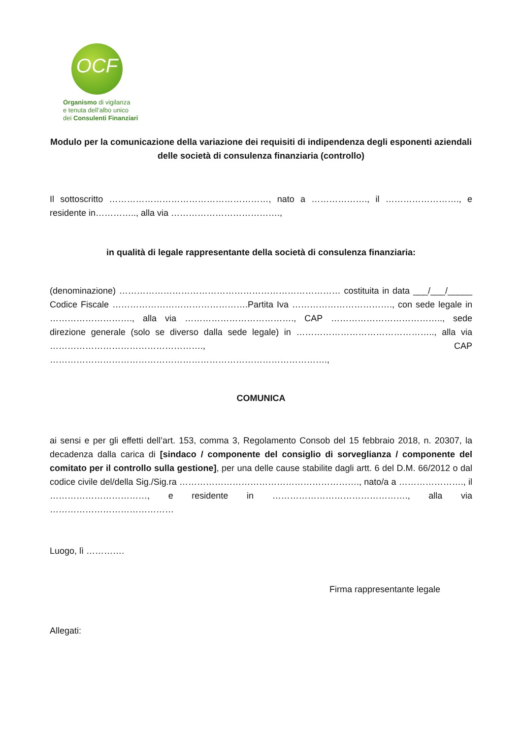OCF
Organismo di vigilanza
e tenuta dell’albo unico
dei Consulenti Finanziari
Modulo per la comunicazione della variazione dei requisiti di indipendenza degli esponenti aziendali delle società di consulenza finanziaria (controllo)
Il sottoscritto ………………………………………………, nato a ………………., il ……………………., e residente in………….., alla via ……………………………….,
in qualità di legale rappresentante della società di consulenza finanziaria:
(denominazione) ………………………………………………………………… costituita in data ___/___/_____ Codice Fiscale ……………………………………….Partita Iva ……………………………., con sede legale in ………………………., alla via ………………………………., CAP ……………………………….., sede direzione generale (solo se diverso dalla sede legale) in ……………………………………….., alla via ……………………………………………., CAP ………………………………………………………………………………….,
COMUNICA
ai sensi e per gli effetti dell’art. 153, comma 3, Regolamento Consob del 15 febbraio 2018, n. 20307, la decadenza dalla carica di [sindaco / componente del consiglio di sorveglianza / componente del comitato per il controllo sulla gestione], per una delle cause stabilite dagli artt. 6 del D.M. 66/2012 o dal codice civile del/della Sig./Sig.ra ……………………………………………………., nato/a a …………………., il ……………………………, e residente in ………………………………………., alla via ……………………………………
Luogo, lì ………….
Firma rappresentante legale
Allegati: